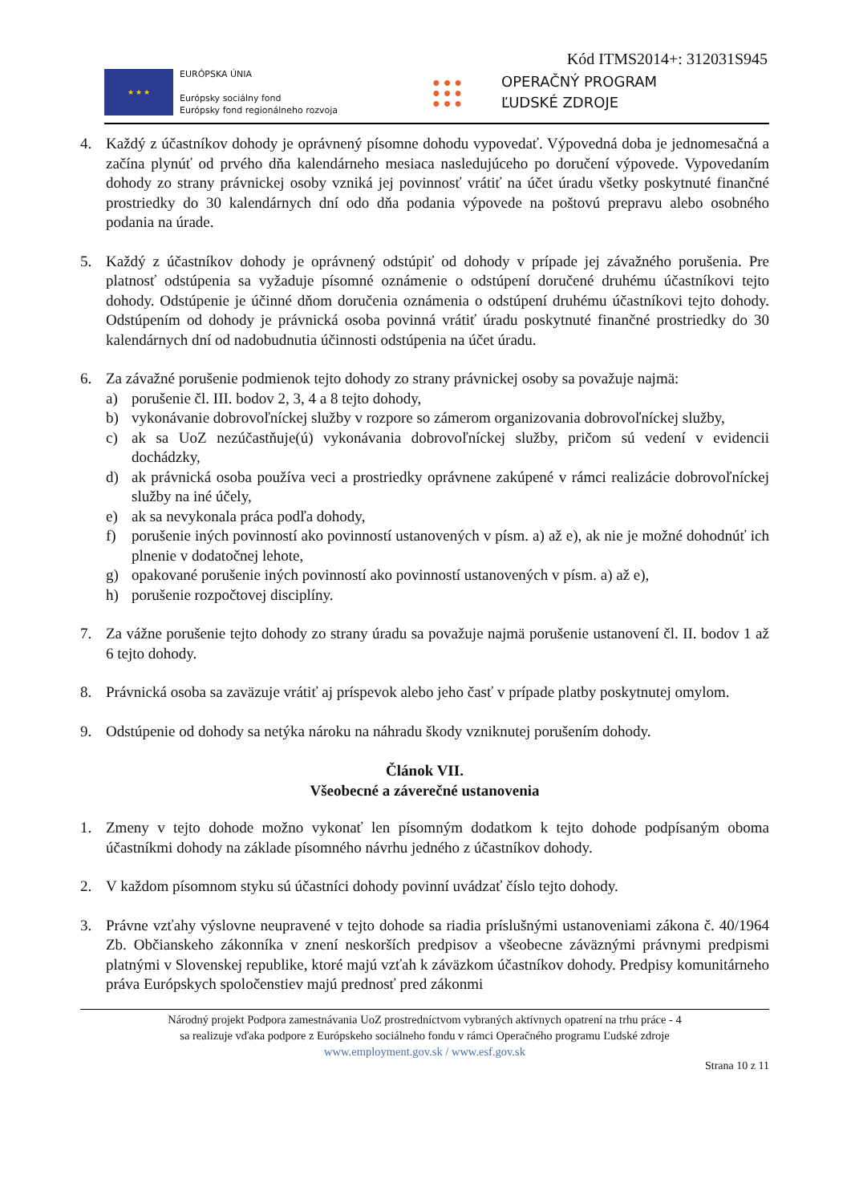Kód ITMS2014+: 312031S945
★ ★ ★
EURÓPSKA ÚNIA
Európsky sociálny fond
Európsky fond regionálneho rozvoja
● ● ●
● ● ●
● ● ●
OPERAČNÝ PROGRAM
ĽUDSKÉ ZDROJE
4. Každý z účastníkov dohody je oprávnený písomne dohodu vypovedať. Výpovedná doba je jednomesačná a začína plynúť od prvého dňa kalendárneho mesiaca nasledujúceho po doručení výpovede. Vypovedaním dohody zo strany právnickej osoby vzniká jej povinnosť vrátiť na účet úradu všetky poskytnuté finančné prostriedky do 30 kalendárnych dní odo dňa podania výpovede na poštovú prepravu alebo osobného podania na úrade.
5. Každý z účastníkov dohody je oprávnený odstúpiť od dohody v prípade jej závažného porušenia. Pre platnosť odstúpenia sa vyžaduje písomné oznámenie o odstúpení doručené druhému účastníkovi tejto dohody. Odstúpenie je účinné dňom doručenia oznámenia o odstúpení druhému účastníkovi tejto dohody. Odstúpením od dohody je právnická osoba povinná vrátiť úradu poskytnuté finančné prostriedky do 30 kalendárnych dní od nadobudnutia účinnosti odstúpenia na účet úradu.
6. Za závažné porušenie podmienok tejto dohody zo strany právnickej osoby sa považuje najmä:
a) porušenie čl. III. bodov 2, 3, 4 a 8 tejto dohody,
b) vykonávanie dobrovoľníckej služby v rozpore so zámerom organizovania dobrovoľníckej služby,
c) ak sa UoZ nezúčastňuje(ú) vykonávania dobrovoľníckej služby, pričom sú vedení v evidencii dochádzky,
d) ak právnická osoba používa veci a prostriedky oprávnene zakúpené v rámci realizácie dobrovoľníckej služby na iné účely,
e) ak sa nevykonala práca podľa dohody,
f) porušenie iných povinností ako povinností ustanovených v písm. a) až e), ak nie je možné dohodnúť ich plnenie v dodatočnej lehote,
g) opakované porušenie iných povinností ako povinností ustanovených v písm. a) až e),
h) porušenie rozpočtovej disciplíny.
7. Za vážne porušenie tejto dohody zo strany úradu sa považuje najmä porušenie ustanovení čl. II. bodov 1 až 6 tejto dohody.
8. Právnická osoba sa zaväzuje vrátiť aj príspevok alebo jeho časť v prípade platby poskytnutej omylom.
9. Odstúpenie od dohody sa netýka nároku na náhradu škody vzniknutej porušením dohody.
Článok VII.
Všeobecné a záverečné ustanovenia
1. Zmeny v tejto dohode možno vykonať len písomným dodatkom k tejto dohode podpísaným oboma účastníkmi dohody na základe písomného návrhu jedného z účastníkov dohody.
2. V každom písomnom styku sú účastníci dohody povinní uvádzať číslo tejto dohody.
3. Právne vzťahy výslovne neupravené v tejto dohode sa riadia príslušnými ustanoveniami zákona č. 40/1964 Zb. Občianskeho zákonníka v znení neskorších predpisov a všeobecne záväznými právnymi predpismi platnými v Slovenskej republike, ktoré majú vzťah k záväzkom účastníkov dohody. Predpisy komunitárneho práva Európskych spoločenstiev majú prednosť pred zákonmi
Národný projekt Podpora zamestnávania UoZ prostredníctvom vybraných aktívnych opatrení na trhu práce - 4
sa realizuje vďaka podpore z Európskeho sociálneho fondu v rámci Operačného programu Ľudské zdroje
www.employment.gov.sk / www.esf.gov.sk
Strana 10 z 11